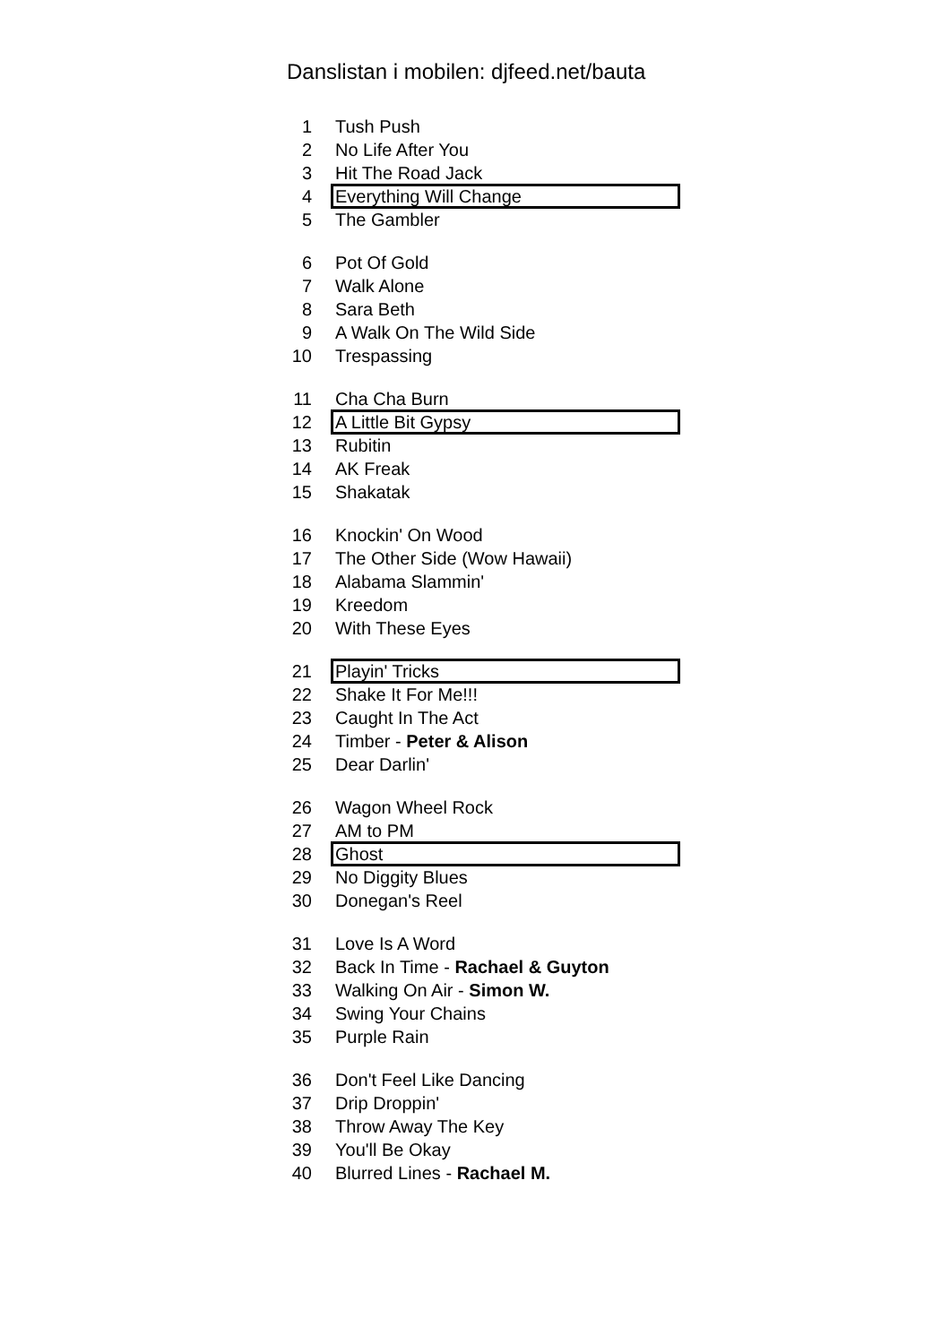Danslistan i mobilen: djfeed.net/bauta
| 1 | Tush Push |
| 2 | No Life After You |
| 3 | Hit The Road Jack |
| 4 | Everything Will Change |
| 5 | The Gambler |
| 6 | Pot Of Gold |
| 7 | Walk Alone |
| 8 | Sara Beth |
| 9 | A Walk On The Wild Side |
| 10 | Trespassing |
| 11 | Cha Cha Burn |
| 12 | A Little Bit Gypsy |
| 13 | Rubitin |
| 14 | AK Freak |
| 15 | Shakatak |
| 16 | Knockin' On Wood |
| 17 | The Other Side (Wow Hawaii) |
| 18 | Alabama Slammin' |
| 19 | Kreedom |
| 20 | With These Eyes |
| 21 | Playin' Tricks |
| 22 | Shake It For Me!!! |
| 23 | Caught In The Act |
| 24 | Timber - Peter & Alison |
| 25 | Dear Darlin' |
| 26 | Wagon Wheel Rock |
| 27 | AM to PM |
| 28 | Ghost |
| 29 | No Diggity Blues |
| 30 | Donegan's Reel |
| 31 | Love Is A Word |
| 32 | Back In Time - Rachael & Guyton |
| 33 | Walking On Air - Simon W. |
| 34 | Swing Your Chains |
| 35 | Purple Rain |
| 36 | Don't Feel Like Dancing |
| 37 | Drip Droppin' |
| 38 | Throw Away The Key |
| 39 | You'll Be Okay |
| 40 | Blurred Lines - Rachael M. |